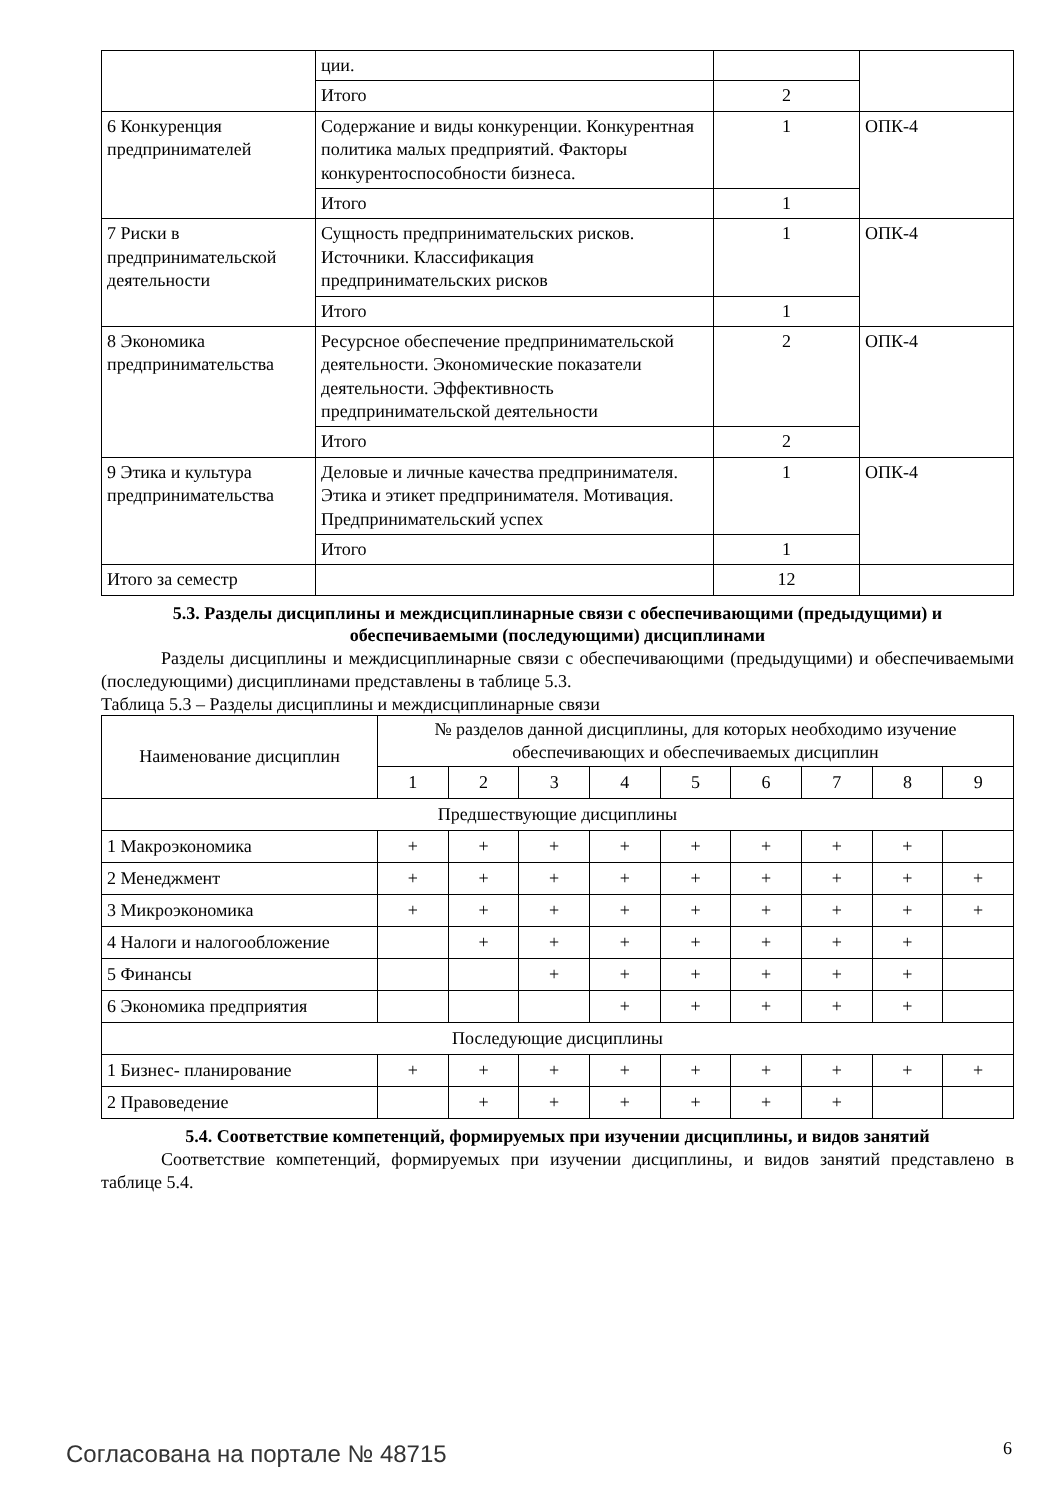| | ции. | | |
| | Итого | 2 | |
| 6 Конкуренция предпринимателей | Содержание и виды конкуренции. Конкурентная политика малых предприятий. Факторы конкурентоспособности бизнеса. | 1 | ОПК-4 |
| | Итого | 1 | |
| 7 Риски в предпринимательской деятельности | Сущность предпринимательских рисков. Источники. Классификация предпринимательских рисков | 1 | ОПК-4 |
| | Итого | 1 | |
| 8 Экономика предпринимательства | Ресурсное обеспечение предпринимательской деятельности. Экономические показатели деятельности. Эффективность предпринимательской деятельности | 2 | ОПК-4 |
| | Итого | 2 | |
| 9 Этика и культура предпринимательства | Деловые и личные качества предпринимателя. Этика и этикет предпринимателя. Мотивация. Предпринимательский успех | 1 | ОПК-4 |
| | Итого | 1 | |
| Итого за семестр | | 12 | |
5.3. Разделы дисциплины и междисциплинарные связи с обеспечивающими (предыдущими) и обеспечиваемыми (последующими) дисциплинами
Разделы дисциплины и междисциплинарные связи с обеспечивающими (предыдущими) и обеспечиваемыми (последующими) дисциплинами представлены в таблице 5.3.
Таблица 5.3 – Разделы дисциплины и междисциплинарные связи
| Наименование дисциплин | № разделов данной дисциплины, для которых необходимо изучение обеспечивающих и обеспечиваемых дисциплин | | | | | | | | |
| --- | --- | --- | --- | --- | --- | --- | --- | --- | --- |
| | 1 | 2 | 3 | 4 | 5 | 6 | 7 | 8 | 9 |
| Предшествующие дисциплины | | | | | | | | | |
| 1 Макроэкономика | + | + | + | + | + | + | + | + | |
| 2 Менеджмент | + | + | + | + | + | + | + | + | + |
| 3 Микроэкономика | + | + | + | + | + | + | + | + | + |
| 4 Налоги и налогообложение | | + | + | + | + | + | + | + | |
| 5 Финансы | | | + | + | + | + | + | + | |
| 6 Экономика предприятия | | | | + | + | + | + | + | |
| Последующие дисциплины | | | | | | | | | |
| 1 Бизнес- планирование | + | + | + | + | + | + | + | + | + |
| 2 Правоведение | | + | + | + | + | + | + | | |
5.4. Соответствие компетенций, формируемых при изучении дисциплины, и видов занятий
Соответствие компетенций, формируемых при изучении дисциплины, и видов занятий представлено в таблице 5.4.
Согласована на портале № 48715 6